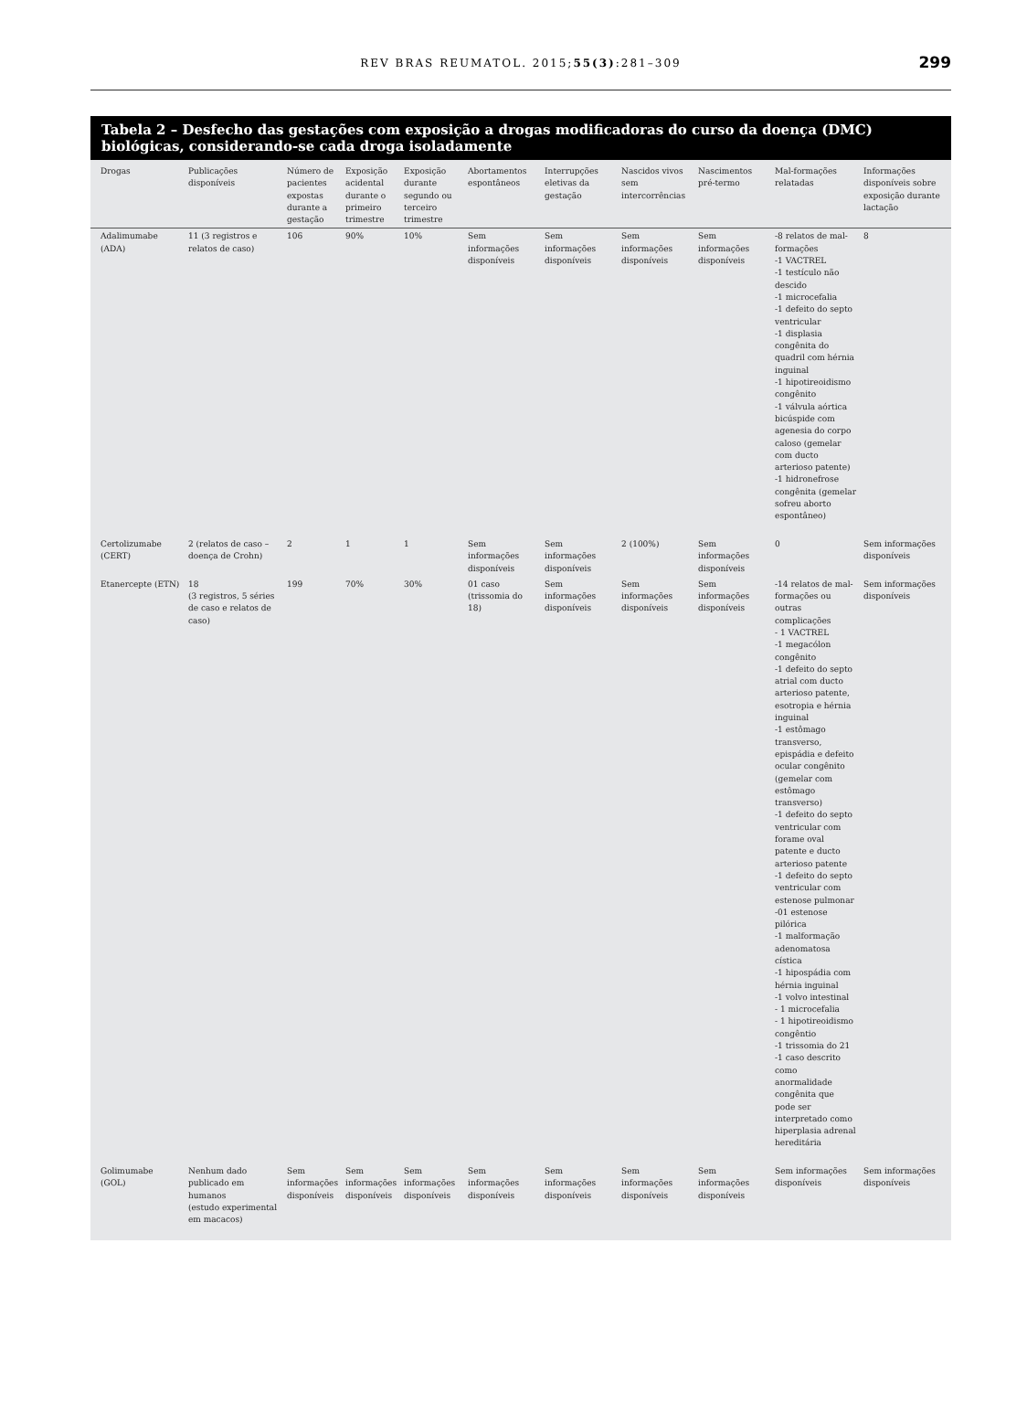REV BRAS REUMATOL. 2015;55(3):281–309
299
Tabela 2 – Desfecho das gestações com exposição a drogas modificadoras do curso da doença (DMC) biológicas, considerando-se cada droga isoladamente
| Drogas | Publicações disponíveis | Número de pacientes expostas durante a gestação | Exposição acidental durante o primeiro trimestre | Exposição durante segundo ou terceiro trimestre | Abortamentos espontâneos | Interrupções eletivas da gestação | Nascidos vivos sem intercorrências | Nascimentos pré-termo | Mal-formações relatadas | Informações disponíveis sobre exposição durante lactação |
| --- | --- | --- | --- | --- | --- | --- | --- | --- | --- | --- |
| Adalimumabe (ADA) | 11 (3 registros e relatos de caso) | 106 | 90% | 10% | Sem informações disponíveis | Sem informações disponíveis | Sem informações disponíveis | Sem informações disponíveis | -8 relatos de mal-formações -1 VACTREL -1 testículo não descido -1 microcefalia -1 defeito do septo ventricular -1 displasia congênita do quadril com hérnia inguinal -1 hipotireoidismo congênito -1 válvula aórtica bicúspide com agenesia do corpo caloso (gemelar com ducto arterioso patente) -1 hidronefrose congênita (gemelar sofreu aborto espontâneo) | 8 |
| Certolizumabe (CERT) | 2 (relatos de caso – doença de Crohn) | 2 | 1 | 1 | Sem informações disponíveis | Sem informações disponíveis | 2 (100%) | Sem informações disponíveis | 0 | Sem informações disponíveis |
| Etanercepte (ETN) | 18 (3 registros, 5 séries de caso e relatos de caso) | 199 | 70% | 30% | 01 caso (trissomia do 18) | Sem informações disponíveis | Sem informações disponíveis | Sem informações disponíveis | -14 relatos de mal-formações ou outras complicações - 1 VACTREL -1 megacólon congênito -1 defeito do septo atrial com ducto arterioso patente, esotropia e hérnia inguinal -1 estômago transverso, epispádia e defeito ocular congênito (gemelar com estômago transverso) -1 defeito do septo ventricular com forame oval patente e ducto arterioso patente -1 defeito do septo ventricular com estenose pulmonar -01 estenose pilórica -1 malformação adenomatosa cística -1 hipospádia com hérnia inguinal -1 volvo intestinal - 1 microcefalia - 1 hipotireoidismo congêntio -1 trissomia do 21 -1 caso descrito como anormalidade congênita que pode ser interpretado como hiperplasia adrenal hereditária | Sem informações disponíveis |
| Golimumabe (GOL) | Nenhum dado publicado em humanos (estudo experimental em macacos) | Sem informações disponíveis | Sem informações disponíveis | Sem informações disponíveis | Sem informações disponíveis | Sem informações disponíveis | Sem informações disponíveis | Sem informações disponíveis | Sem informações disponíveis | Sem informações disponíveis |